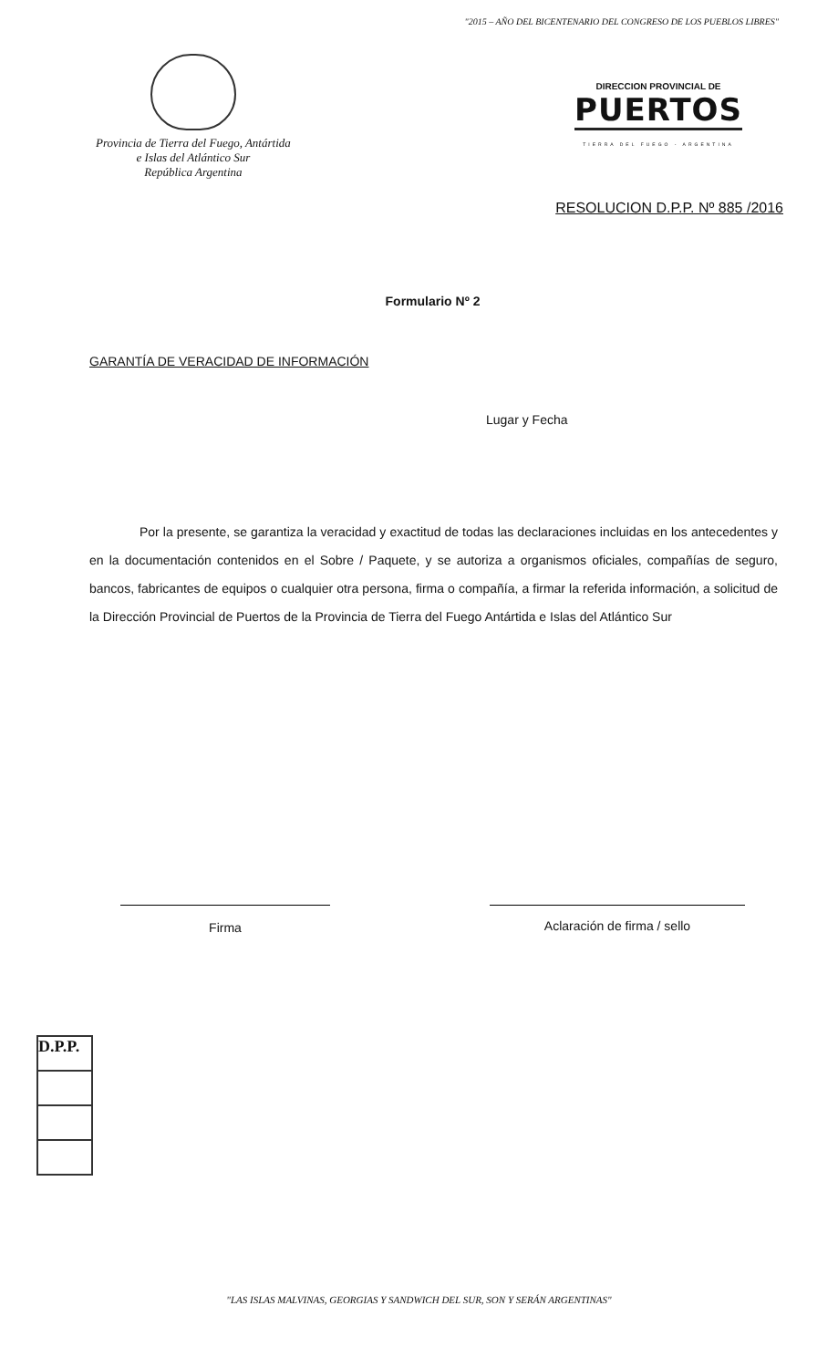"2015 – AÑO DEL BICENTENARIO DEL CONGRESO DE LOS PUEBLOS LIBRES"
Provincia de Tierra del Fuego, Antártida
e Islas del Atlántico Sur
República Argentina
DIRECCION PROVINCIAL DE
PUERTOS
TIERRA DEL FUEGO - ARGENTINA
RESOLUCION D.P.P. Nº 885 /2016
Formulario Nº 2
GARANTÍA DE VERACIDAD DE INFORMACIÓN
Lugar y Fecha
Por la presente, se garantiza la veracidad y exactitud de todas las declaraciones incluidas en los antecedentes y en la documentación contenidos en el Sobre / Paquete, y se autoriza a organismos oficiales, compañías de seguro, bancos, fabricantes de equipos o cualquier otra persona, firma o compañía, a firmar la referida información, a solicitud de la Dirección Provincial de Puertos de la Provincia de Tierra del Fuego Antártida e Islas del Atlántico Sur
Firma Aclaración de firma / sello
D.P.P.
"LAS ISLAS MALVINAS, GEORGIAS Y SANDWICH DEL SUR, SON Y SERÁN ARGENTINAS"